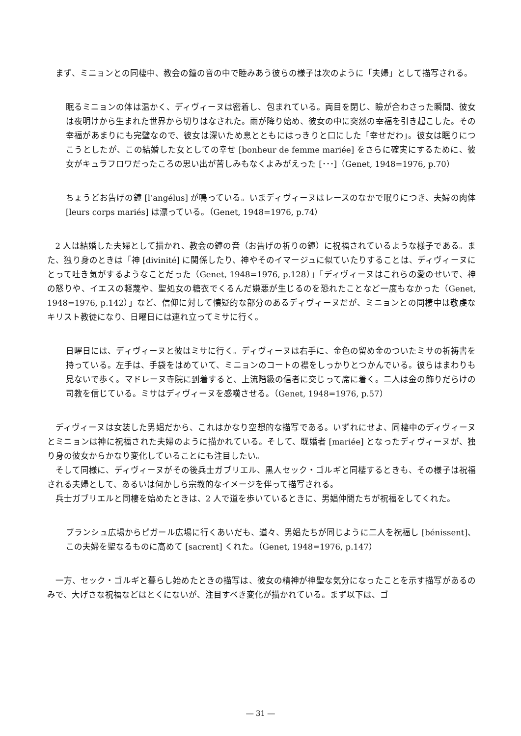まず、ミニョンとの同棲中、教会の鐘の音の中で睦みあう彼らの様子は次のように「夫婦」として描写される。
眠るミニョンの体は温かく、ディヴィーヌは密着し、包まれている。両目を閉じ、瞼が合わさった瞬間、彼女は夜明けから生まれた世界から切りはなされた。雨が降り始め、彼女の中に突然の幸福を引き起こした。その幸福があまりにも完璧なので、彼女は深いため息とともにはっきりと口にした「幸せだわ」。彼女は眠りにつこうとしたが、この結婚した女としての幸せ [bonheur de femme mariée] をさらに確実にするために、彼女がキュラフロワだったころの思い出が苦しみもなくよみがえった [･･･]（Genet, 1948=1976, p.70）
ちょうどお告げの鐘 [l’angélus] が鳴っている。いまディヴィーヌはレースのなかで眠りにつき、夫婦の肉体 [leurs corps mariés] は漂っている。（Genet, 1948=1976, p.74）
2 人は結婚した夫婦として描かれ、教会の鐘の音（お告げの祈りの鐘）に祝福されているような様子である。また、独り身のときは「神 [divinité] に関係したり、神やそのイマージュに似ていたりすることは、ディヴィーヌにとって吐き気がするようなことだった（Genet, 1948=1976, p.128）」「ディヴィーヌはこれらの愛のせいで、神の怒りや、イエスの軽蔑や、聖処女の糖衣でくるんだ嫌悪が生じるのを恐れたことなど一度もなかった（Genet, 1948=1976, p.142）」など、信仰に対して懐疑的な部分のあるディヴィーヌだが、ミニョンとの同棲中は敬虔なキリスト教徒になり、日曜日には連れ立ってミサに行く。
日曜日には、ディヴィーヌと彼はミサに行く。ディヴィーヌは右手に、金色の留め金のついたミサの祈祷書を持っている。左手は、手袋をはめていて、ミニョンのコートの襟をしっかりとつかんでいる。彼らはまわりも見ないで歩く。マドレーヌ寺院に到着すると、上流階級の信者に交じって席に着く。二人は金の飾りだらけの司教を信じている。ミサはディヴィーヌを感嘆させる。（Genet, 1948=1976, p.57）
ディヴィーヌは女装した男娼だから、これはかなり空想的な描写である。いずれにせよ、同棲中のディヴィーヌとミニョンは神に祝福された夫婦のように描かれている。そして、既婚者 [mariée] となったディヴィーヌが、独り身の彼女からかなり変化していることにも注目したい。
そして同様に、ディヴィーヌがその後兵士ガブリエル、黒人セック・ゴルギと同棲するときも、その様子は祝福される夫婦として、あるいは何かしら宗教的なイメージを伴って描写される。
兵士ガブリエルと同棲を始めたときは、2 人で道を歩いているときに、男娼仲間たちが祝福をしてくれた。
ブランシュ広場からピガール広場に行くあいだも、道々、男娼たちが同じように二人を祝福し [bénissent]、この夫婦を聖なるものに高めて [sacrent] くれた。（Genet, 1948=1976, p.147）
一方、セック・ゴルギと暮らし始めたときの描写は、彼女の精神が神聖な気分になったことを示す描写があるのみで、大げさな祝福などはとくにないが、注目すべき変化が描かれている。まず以下は、ゴ
― 31 ―